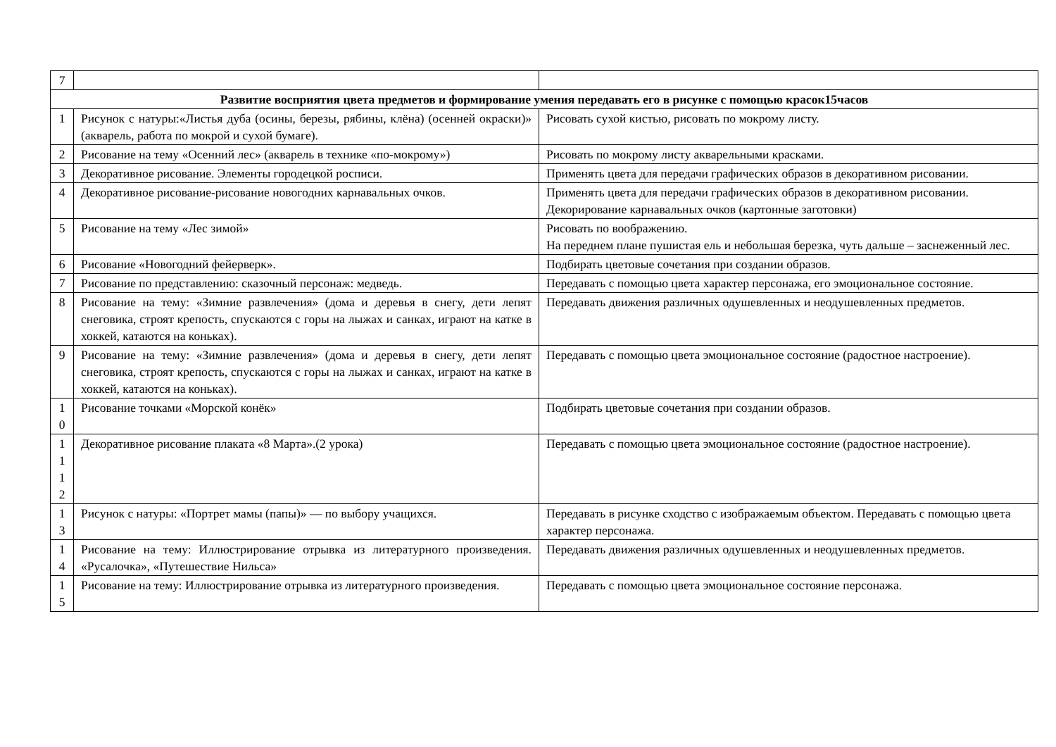| 7 | | |
| Развитие восприятия цвета предметов и формирование умения передавать его в рисунке с помощью красок15часов | | |
| 1 | Рисунок с натуры:«Листья дуба (осины, березы, рябины, клёна) (осенней окраски)» (акварель, работа по мокрой и сухой бумаге). | Рисовать сухой кистью, рисовать по мокрому листу. |
| 2 | Рисование на тему «Осенний лес» (акварель в технике «по-мокрому») | Рисовать по мокрому листу акварельными красками. |
| 3 | Декоративное рисование. Элементы городецкой росписи. | Применять цвета для передачи графических образов в декоративном рисовании. |
| 4 | Декоративное рисование-рисование новогодних карнавальных очков. | Применять цвета для передачи графических образов в декоративном рисовании. Декорирование карнавальных очков (картонные заготовки) |
| 5 | Рисование на тему «Лес зимой» | Рисовать по воображению. На переднем плане пушистая ель и небольшая березка, чуть дальше – заснеженный лес. |
| 6 | Рисование «Новогодний фейерверк». | Подбирать цветовые сочетания при создании образов. |
| 7 | Рисование по представлению: сказочный персонаж: медведь. | Передавать с помощью цвета характер персонажа, его эмоциональное состояние. |
| 8 | Рисование на тему: «Зимние развлечения» (дома и деревья в снегу, дети лепят снеговика, строят крепость, спускаются с горы на лыжах и санках, играют на катке в хоккей, катаются на коньках). | Передавать движения различных одушевленных и неодушевленных предметов. |
| 9 | Рисование на тему: «Зимние развлечения» (дома и деревья в снегу, дети лепят снеговика, строят крепость, спускаются с горы на лыжах и санках, играют на катке в хоккей, катаются на коньках). | Передавать с помощью цвета эмоциональное состояние (радостное настроение). |
| 1 0 | Рисование точками «Морской конёк» | Подбирать цветовые сочетания при создании образов. |
| 1 1 1 2 | Декоративное рисование плаката «8 Марта».(2 урока) | Передавать с помощью цвета эмоциональное состояние (радостное настроение). |
| 1 3 | Рисунок с натуры: «Портрет мамы (папы)» — по выбору учащихся. | Передавать в рисунке сходство с изображаемым объектом. Передавать с помощью цвета характер персонажа. |
| 1 4 | Рисование на тему: Иллюстрирование отрывка из литературного произведения. «Русалочка», «Путешествие Нильса» | Передавать движения различных одушевленных и неодушевленных предметов. |
| 1 5 | Рисование на тему: Иллюстрирование отрывка из литературного произведения. | Передавать с помощью цвета эмоциональное состояние персонажа. |